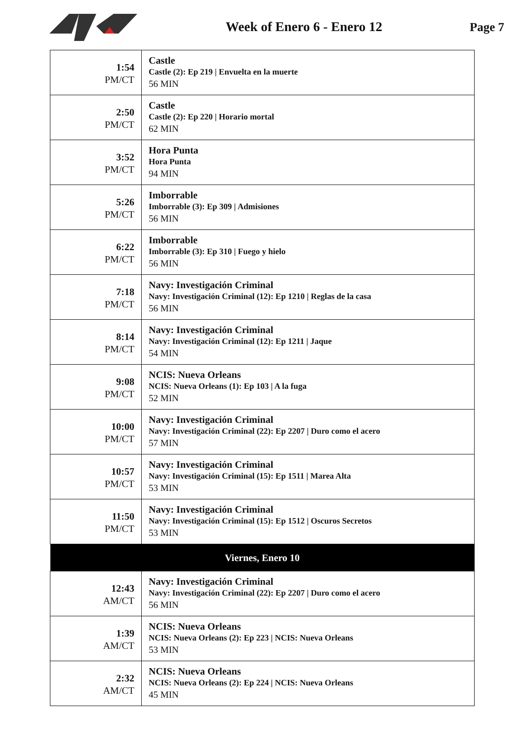Week of Enero 6 - Enero 12 Page 7
| 1:54 PM/CT | Castle Castle (2): Ep 219 / Envuelta en la muerte 56 MIN |
| 2:50 PM/CT | Castle Castle (2): Ep 220 / Horario mortal 62 MIN |
| 3:52 PM/CT | Hora Punta Hora Punta 94 MIN |
| 5:26 PM/CT | Imborrable Imborrable (3): Ep 309 / Admisiones 56 MIN |
| 6:22 PM/CT | Imborrable Imborrable (3): Ep 310 / Fuego y hielo 56 MIN |
| 7:18 PM/CT | Navy: Investigación Criminal Navy: Investigación Criminal (12): Ep 1210 / Reglas de la casa 56 MIN |
| 8:14 PM/CT | Navy: Investigación Criminal Navy: Investigación Criminal (12): Ep 1211 / Jaque 54 MIN |
| 9:08 PM/CT | NCIS: Nueva Orleans NCIS: Nueva Orleans (1): Ep 103 / A la fuga 52 MIN |
| 10:00 PM/CT | Navy: Investigación Criminal Navy: Investigación Criminal (22): Ep 2207 / Duro como el acero 57 MIN |
| 10:57 PM/CT | Navy: Investigación Criminal Navy: Investigación Criminal (15): Ep 1511 / Marea Alta 53 MIN |
| 11:50 PM/CT | Navy: Investigación Criminal Navy: Investigación Criminal (15): Ep 1512 / Oscuros Secretos 53 MIN |
| Viernes, Enero 10 | |
| 12:43 AM/CT | Navy: Investigación Criminal Navy: Investigación Criminal (22): Ep 2207 / Duro como el acero 56 MIN |
| 1:39 AM/CT | NCIS: Nueva Orleans NCIS: Nueva Orleans (2): Ep 223 / NCIS: Nueva Orleans 53 MIN |
| 2:32 AM/CT | NCIS: Nueva Orleans NCIS: Nueva Orleans (2): Ep 224 / NCIS: Nueva Orleans 45 MIN |